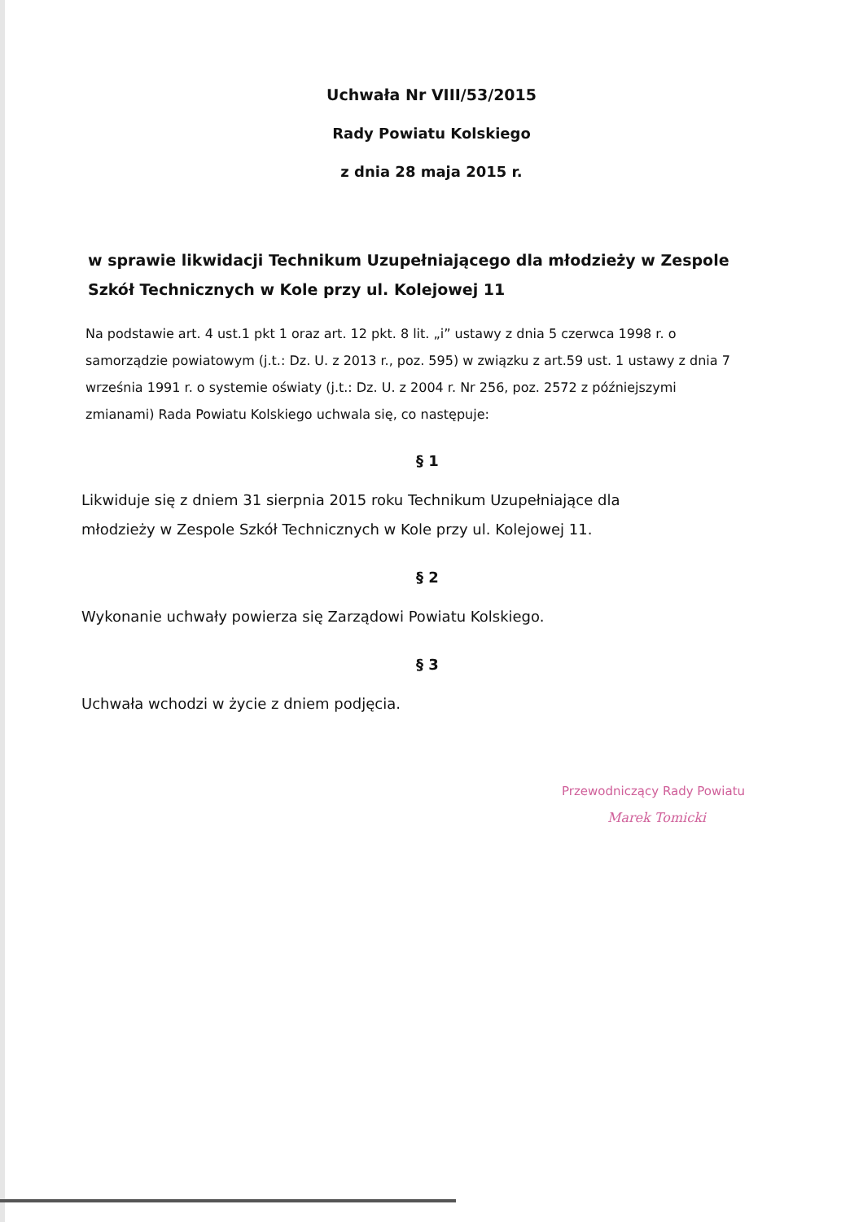Uchwała Nr VIII/53/2015
Rady Powiatu Kolskiego
z dnia 28 maja 2015 r.
w sprawie likwidacji Technikum Uzupełniającego dla młodzieży w Zespole Szkół Technicznych w Kole przy ul. Kolejowej 11
Na podstawie art. 4 ust.1 pkt 1 oraz art. 12 pkt. 8 lit. „i” ustawy z dnia 5 czerwca 1998 r. o samorządzie powiatowym (j.t.: Dz. U. z 2013 r., poz. 595) w związku z art.59 ust. 1 ustawy z dnia 7 września 1991 r. o systemie oświaty (j.t.: Dz. U. z 2004 r. Nr 256, poz. 2572 z późniejszymi zmianami) Rada Powiatu Kolskiego uchwala się, co następuje:
§ 1
Likwiduje się z dniem 31 sierpnia 2015 roku Technikum Uzupełniające dla młodzieży w Zespole Szkół Technicznych w Kole przy ul. Kolejowej 11.
§ 2
Wykonanie uchwały powierza się Zarządowi Powiatu Kolskiego.
§ 3
Uchwała wchodzi w życie z dniem podjęcia.
Przewodniczący Rady Powiatu
Marek Tomicki